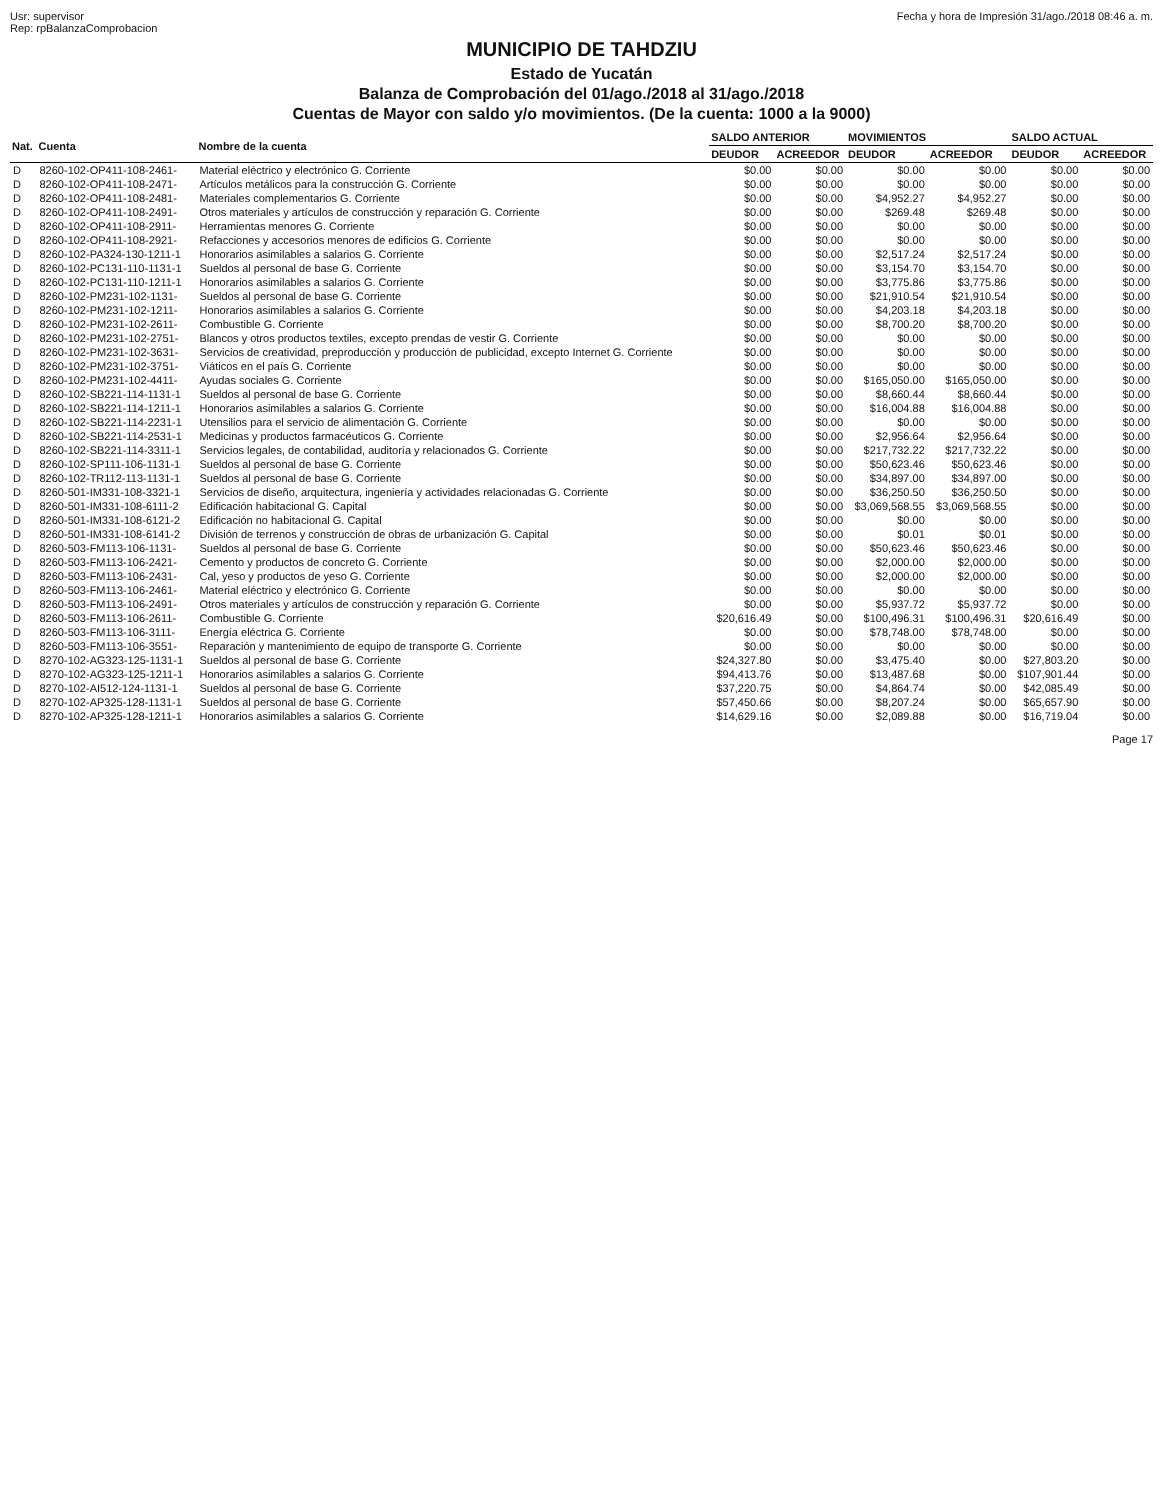Usr: supervisor
Rep: rpBalanzaComprobacion
Fecha y hora de Impresión 31/ago./2018 08:46 a. m.
MUNICIPIO DE TAHDZIU
Estado de Yucatán
Balanza de Comprobación del 01/ago./2018 al 31/ago./2018
Cuentas de Mayor con saldo y/o movimientos. (De la cuenta: 1000 a la 9000)
| Nat. | Cuenta | Nombre de la cuenta | SALDO ANTERIOR | | MOVIMIENTOS | | SALDO ACTUAL | |
| --- | --- | --- | --- | --- | --- | --- | --- | --- |
| | | | DEUDOR | ACREEDOR | DEUDOR | ACREEDOR | DEUDOR | ACREEDOR |
| D | 8260-102-OP411-108-2461- | Material eléctrico y electrónico G. Corriente | $0.00 | $0.00 | $0.00 | $0.00 | $0.00 | $0.00 |
| D | 8260-102-OP411-108-2471- | Artículos metálicos para la construcción G. Corriente | $0.00 | $0.00 | $0.00 | $0.00 | $0.00 | $0.00 |
| D | 8260-102-OP411-108-2481- | Materiales complementarios G. Corriente | $0.00 | $0.00 | $4,952.27 | $4,952.27 | $0.00 | $0.00 |
| D | 8260-102-OP411-108-2491- | Otros materiales y artículos de construcción y reparación G. Corriente | $0.00 | $0.00 | $269.48 | $269.48 | $0.00 | $0.00 |
| D | 8260-102-OP411-108-2911- | Herramientas menores G. Corriente | $0.00 | $0.00 | $0.00 | $0.00 | $0.00 | $0.00 |
| D | 8260-102-OP411-108-2921- | Refacciones y accesorios menores de edificios G. Corriente | $0.00 | $0.00 | $0.00 | $0.00 | $0.00 | $0.00 |
| D | 8260-102-PA324-130-1211-1 | Honorarios asimilables a salarios G. Corriente | $0.00 | $0.00 | $2,517.24 | $2,517.24 | $0.00 | $0.00 |
| D | 8260-102-PC131-110-1131-1 | Sueldos al personal de base G. Corriente | $0.00 | $0.00 | $3,154.70 | $3,154.70 | $0.00 | $0.00 |
| D | 8260-102-PC131-110-1211-1 | Honorarios asimilables a salarios G. Corriente | $0.00 | $0.00 | $3,775.86 | $3,775.86 | $0.00 | $0.00 |
| D | 8260-102-PM231-102-1131- | Sueldos al personal de base G. Corriente | $0.00 | $0.00 | $21,910.54 | $21,910.54 | $0.00 | $0.00 |
| D | 8260-102-PM231-102-1211- | Honorarios asimilables a salarios G. Corriente | $0.00 | $0.00 | $4,203.18 | $4,203.18 | $0.00 | $0.00 |
| D | 8260-102-PM231-102-2611- | Combustible G. Corriente | $0.00 | $0.00 | $8,700.20 | $8,700.20 | $0.00 | $0.00 |
| D | 8260-102-PM231-102-2751- | Blancos y otros productos textiles, excepto prendas de vestir G. Corriente | $0.00 | $0.00 | $0.00 | $0.00 | $0.00 | $0.00 |
| D | 8260-102-PM231-102-3631- | Servicios de creatividad, preproducción y producción de publicidad, excepto Internet G. Corriente | $0.00 | $0.00 | $0.00 | $0.00 | $0.00 | $0.00 |
| D | 8260-102-PM231-102-3751- | Viáticos en el país G. Corriente | $0.00 | $0.00 | $0.00 | $0.00 | $0.00 | $0.00 |
| D | 8260-102-PM231-102-4411- | Ayudas sociales G. Corriente | $0.00 | $0.00 | $165,050.00 | $165,050.00 | $0.00 | $0.00 |
| D | 8260-102-SB221-114-1131-1 | Sueldos al personal de base G. Corriente | $0.00 | $0.00 | $8,660.44 | $8,660.44 | $0.00 | $0.00 |
| D | 8260-102-SB221-114-1211-1 | Honorarios asimilables a salarios G. Corriente | $0.00 | $0.00 | $16,004.88 | $16,004.88 | $0.00 | $0.00 |
| D | 8260-102-SB221-114-2231-1 | Utensilios para el servicio de alimentación G. Corriente | $0.00 | $0.00 | $0.00 | $0.00 | $0.00 | $0.00 |
| D | 8260-102-SB221-114-2531-1 | Medicinas y productos farmacéuticos G. Corriente | $0.00 | $0.00 | $2,956.64 | $2,956.64 | $0.00 | $0.00 |
| D | 8260-102-SB221-114-3311-1 | Servicios legales, de contabilidad, auditoría y relacionados G. Corriente | $0.00 | $0.00 | $217,732.22 | $217,732.22 | $0.00 | $0.00 |
| D | 8260-102-SP111-106-1131-1 | Sueldos al personal de base G. Corriente | $0.00 | $0.00 | $50,623.46 | $50,623.46 | $0.00 | $0.00 |
| D | 8260-102-TR112-113-1131-1 | Sueldos al personal de base G. Corriente | $0.00 | $0.00 | $34,897.00 | $34,897.00 | $0.00 | $0.00 |
| D | 8260-501-IM331-108-3321-1 | Servicios de diseño, arquitectura, ingeniería y actividades relacionadas G. Corriente | $0.00 | $0.00 | $36,250.50 | $36,250.50 | $0.00 | $0.00 |
| D | 8260-501-IM331-108-6111-2 | Edificación habitacional G. Capital | $0.00 | $0.00 | $3,069,568.55 | $3,069,568.55 | $0.00 | $0.00 |
| D | 8260-501-IM331-108-6121-2 | Edificación no habitacional G. Capital | $0.00 | $0.00 | $0.00 | $0.00 | $0.00 | $0.00 |
| D | 8260-501-IM331-108-6141-2 | División de terrenos y construcción de obras de urbanización G. Capital | $0.00 | $0.00 | $0.01 | $0.01 | $0.00 | $0.00 |
| D | 8260-503-FM113-106-1131- | Sueldos al personal de base G. Corriente | $0.00 | $0.00 | $50,623.46 | $50,623.46 | $0.00 | $0.00 |
| D | 8260-503-FM113-106-2421- | Cemento y productos de concreto G. Corriente | $0.00 | $0.00 | $2,000.00 | $2,000.00 | $0.00 | $0.00 |
| D | 8260-503-FM113-106-2431- | Cal, yeso y productos de yeso G. Corriente | $0.00 | $0.00 | $2,000.00 | $2,000.00 | $0.00 | $0.00 |
| D | 8260-503-FM113-106-2461- | Material eléctrico y electrónico G. Corriente | $0.00 | $0.00 | $0.00 | $0.00 | $0.00 | $0.00 |
| D | 8260-503-FM113-106-2491- | Otros materiales y artículos de construcción y reparación G. Corriente | $0.00 | $0.00 | $5,937.72 | $5,937.72 | $0.00 | $0.00 |
| D | 8260-503-FM113-106-2611- | Combustible G. Corriente | $20,616.49 | $0.00 | $100,496.31 | $100,496.31 | $20,616.49 | $0.00 |
| D | 8260-503-FM113-106-3111- | Energía eléctrica G. Corriente | $0.00 | $0.00 | $78,748.00 | $78,748.00 | $0.00 | $0.00 |
| D | 8260-503-FM113-106-3551- | Reparación y mantenimiento de equipo de transporte G. Corriente | $0.00 | $0.00 | $0.00 | $0.00 | $0.00 | $0.00 |
| D | 8270-102-AG323-125-1131-1 | Sueldos al personal de base G. Corriente | $24,327.80 | $0.00 | $3,475.40 | $0.00 | $27,803.20 | $0.00 |
| D | 8270-102-AG323-125-1211-1 | Honorarios asimilables a salarios G. Corriente | $94,413.76 | $0.00 | $13,487.68 | $0.00 | $107,901.44 | $0.00 |
| D | 8270-102-AI512-124-1131-1 | Sueldos al personal de base G. Corriente | $37,220.75 | $0.00 | $4,864.74 | $0.00 | $42,085.49 | $0.00 |
| D | 8270-102-AP325-128-1131-1 | Sueldos al personal de base G. Corriente | $57,450.66 | $0.00 | $8,207.24 | $0.00 | $65,657.90 | $0.00 |
| D | 8270-102-AP325-128-1211-1 | Honorarios asimilables a salarios G. Corriente | $14,629.16 | $0.00 | $2,089.88 | $0.00 | $16,719.04 | $0.00 |
Page 17